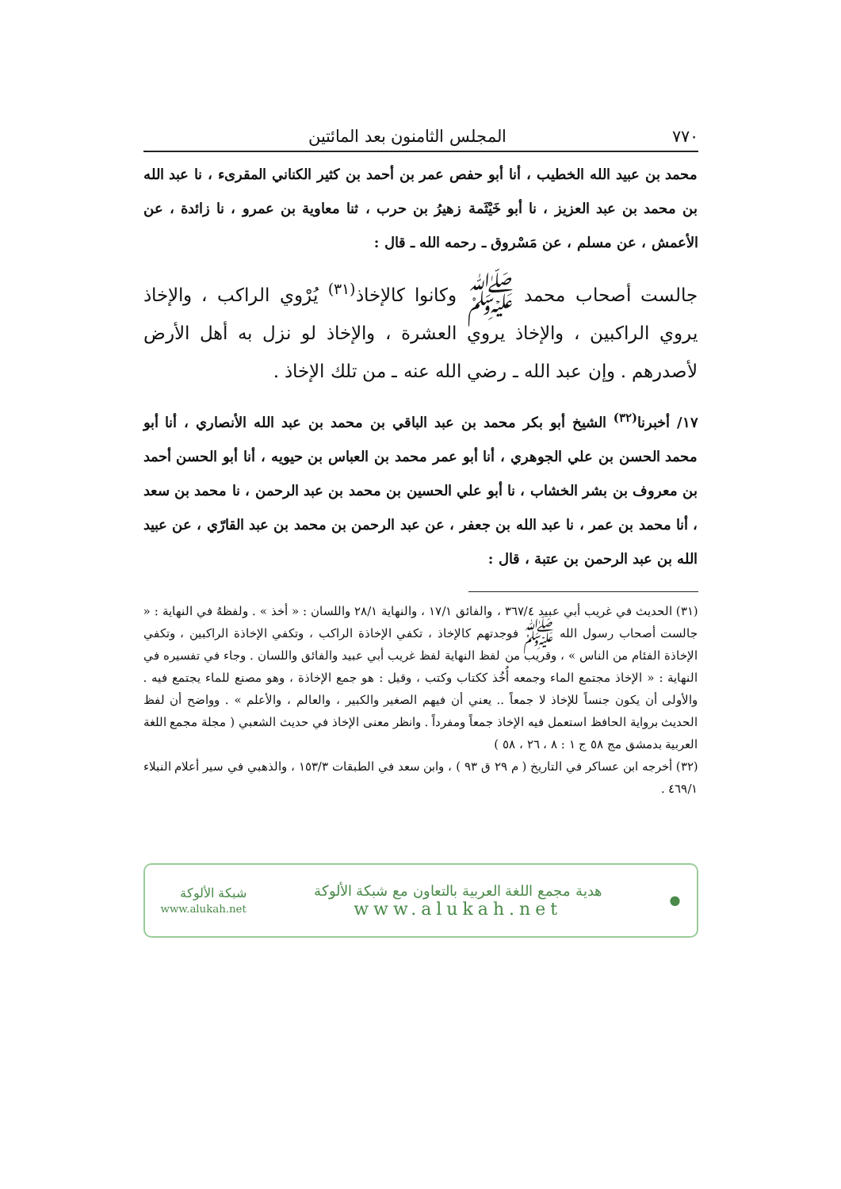٧٧٠ المجلس الثامنون بعد المائتين
محمد بن عبيد الله الخطيب ، أنا أبو حفص عمر بن أحمد بن كثير الكناني المقرىء ، نا عبد الله بن محمد بن عبد العزيز ، نا أبو خَيْثَمة زهيرُ بن حرب ، ثنا معاوية بن عمرو ، نا زائدة ، عن الأعمش ، عن مسلم ، عن مَسْروق ـ رحمه الله ـ قال :
جالست أصحاب محمد ﷺ وكانوا كالإخاذ<sup>(٣١)</sup> يُرْوي الراكب ، والإخاذ يروي الراكبين ، والإخاذ يروي العشرة ، والإخاذ لو نزل به أهل الأرض لأصدرهم . وإن عبد الله ـ رضي الله عنه ـ من تلك الإخاذ .
١٧/ أخبرنا<sup>(٣٢)</sup> الشيخ أبو بكر محمد بن عبد الباقي بن محمد بن عبد الله الأنصاري ، أنا أبو محمد الحسن بن علي الجوهري ، أنا أبو عمر محمد بن العباس بن حيويه ، أنا أبو الحسن أحمد بن معروف بن بشر الخشاب ، نا أبو علي الحسين بن محمد بن عبد الرحمن ، نا محمد بن سعد ، أنا محمد بن عمر ، نا عبد الله بن جعفر ، عن عبد الرحمن بن محمد بن عبد القارّي ، عن عبيد الله بن عبد الرحمن بن عتبة ، قال :
(٣١) الحديث في غريب أبي عبيد ٣٦٧/٤ ، والفائق ١٧/١ ، والنهاية ٢٨/١ واللسان : « أخذ » . ولفظهُ في النهاية : « جالست أصحاب رسول الله ﷺ فوجدتهم كالإخاذ ، تكفي الإخاذة الراكب ، وتكفي الإخاذة الراكبين ، وتكفي الإخاذة الفئام من الناس » ، وقريب من لفظ النهاية لفظ غريب أبي عبيد والفائق واللسان . وجاء في تفسيره في النهاية : « الإخاذ مجتمع الماء وجمعه أُخُذ ككتاب وكتب ، وقيل : هو جمع الإخاذة ، وهو مصنع للماء يجتمع فيه . والأولى أن يكون جنساً للإخاذ لا جمعاً .. يعني أن فيهم الصغير والكبير ، والعالم ، والأعلم » . وواضح أن لفظ الحديث برواية الحافظ استعمل فيه الإخاذ جمعاً ومفرداً . وانظر معنى الإخاذ في حديث الشعبي ( مجلة مجمع اللغة العربية بدمشق مج ٥٨ ج ١ : ٨ ، ٢٦ ، ٥٨ )
(٣٢) أخرجه ابن عساكر في التاريخ ( م ٢٩ ق ٩٣ ) ، وابن سعد في الطبقات ١٥٣/٣ ، والذهبي في سير أعلام النبلاء ٤٦٩/١ .
●
هدية مجمع اللغة العربية بالتعاون مع شبكة الألوكة
www.alukah.net
شبكة الألوكة
www.alukah.net